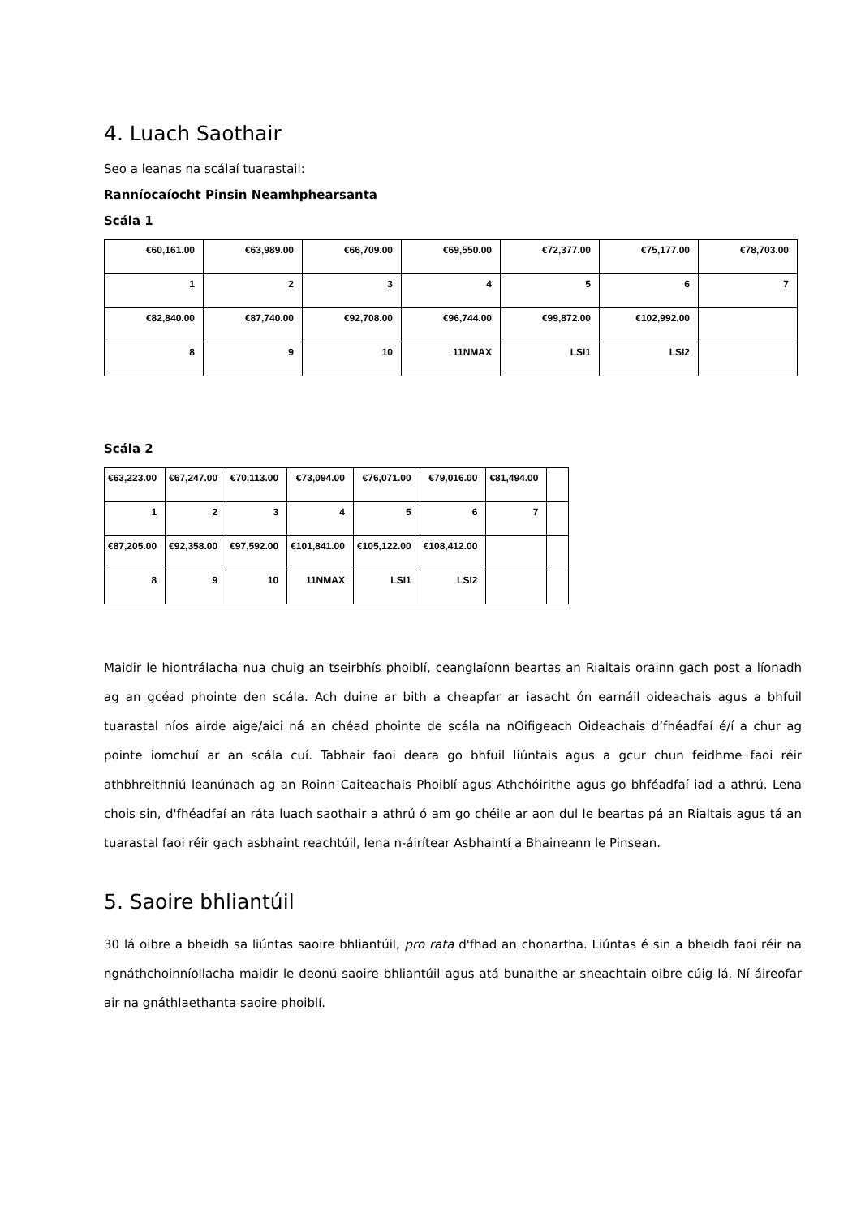4. Luach Saothair
Seo a leanas na scálaí tuarastail:
Ranníocaíocht Pinsin Neamhphearsanta
Scála 1
| €60,161.00 | €63,989.00 | €66,709.00 | €69,550.00 | €72,377.00 | €75,177.00 | €78,703.00 |
| 1 | 2 | 3 | 4 | 5 | 6 | 7 |
| €82,840.00 | €87,740.00 | €92,708.00 | €96,744.00 | €99,872.00 | €102,992.00 | |
| 8 | 9 | 10 | 11NMAX | LSI1 | LSI2 | |
Scála 2
| €63,223.00 | €67,247.00 | €70,113.00 | €73,094.00 | €76,071.00 | €79,016.00 | €81,494.00 | |
| 1 | 2 | 3 | 4 | 5 | 6 | 7 | |
| €87,205.00 | €92,358.00 | €97,592.00 | €101,841.00 | €105,122.00 | €108,412.00 | | |
| 8 | 9 | 10 | 11NMAX | LSI1 | LSI2 | | |
Maidir le hiontrálacha nua chuig an tseirbhís phoiblí, ceanglaíonn beartas an Rialtais orainn gach post a líonadh ag an gcéad phointe den scála. Ach duine ar bith a cheapfar ar iasacht ón earnáil oideachais agus a bhfuil tuarastal níos airde aige/aici ná an chéad phointe de scála na nOifigeach Oideachais d’fhéadfaí é/í a chur ag pointe iomchuí ar an scála cuí. Tabhair faoi deara go bhfuil liúntais agus a gcur chun feidhme faoi réir athbhreithniú leanúnach ag an Roinn Caiteachais Phoiblí agus Athchóirithe agus go bhféadfaí iad a athrú. Lena chois sin, d'fhéadfaí an ráta luach saothair a athrú ó am go chéile ar aon dul le beartas pá an Rialtais agus tá an tuarastal faoi réir gach asbhaint reachtúil, lena n-áirítear Asbhaintí a Bhaineann le Pinsean.
5. Saoire bhliantúil
30 lá oibre a bheidh sa liúntas saoire bhliantúil, pro rata d'fhad an chonartha. Liúntas é sin a bheidh faoi réir na ngnáthchoinníollacha maidir le deonú saoire bhliantúil agus atá bunaithe ar sheachtain oibre cúig lá. Ní áireofar air na gnáthlaethanta saoire phoiblí.